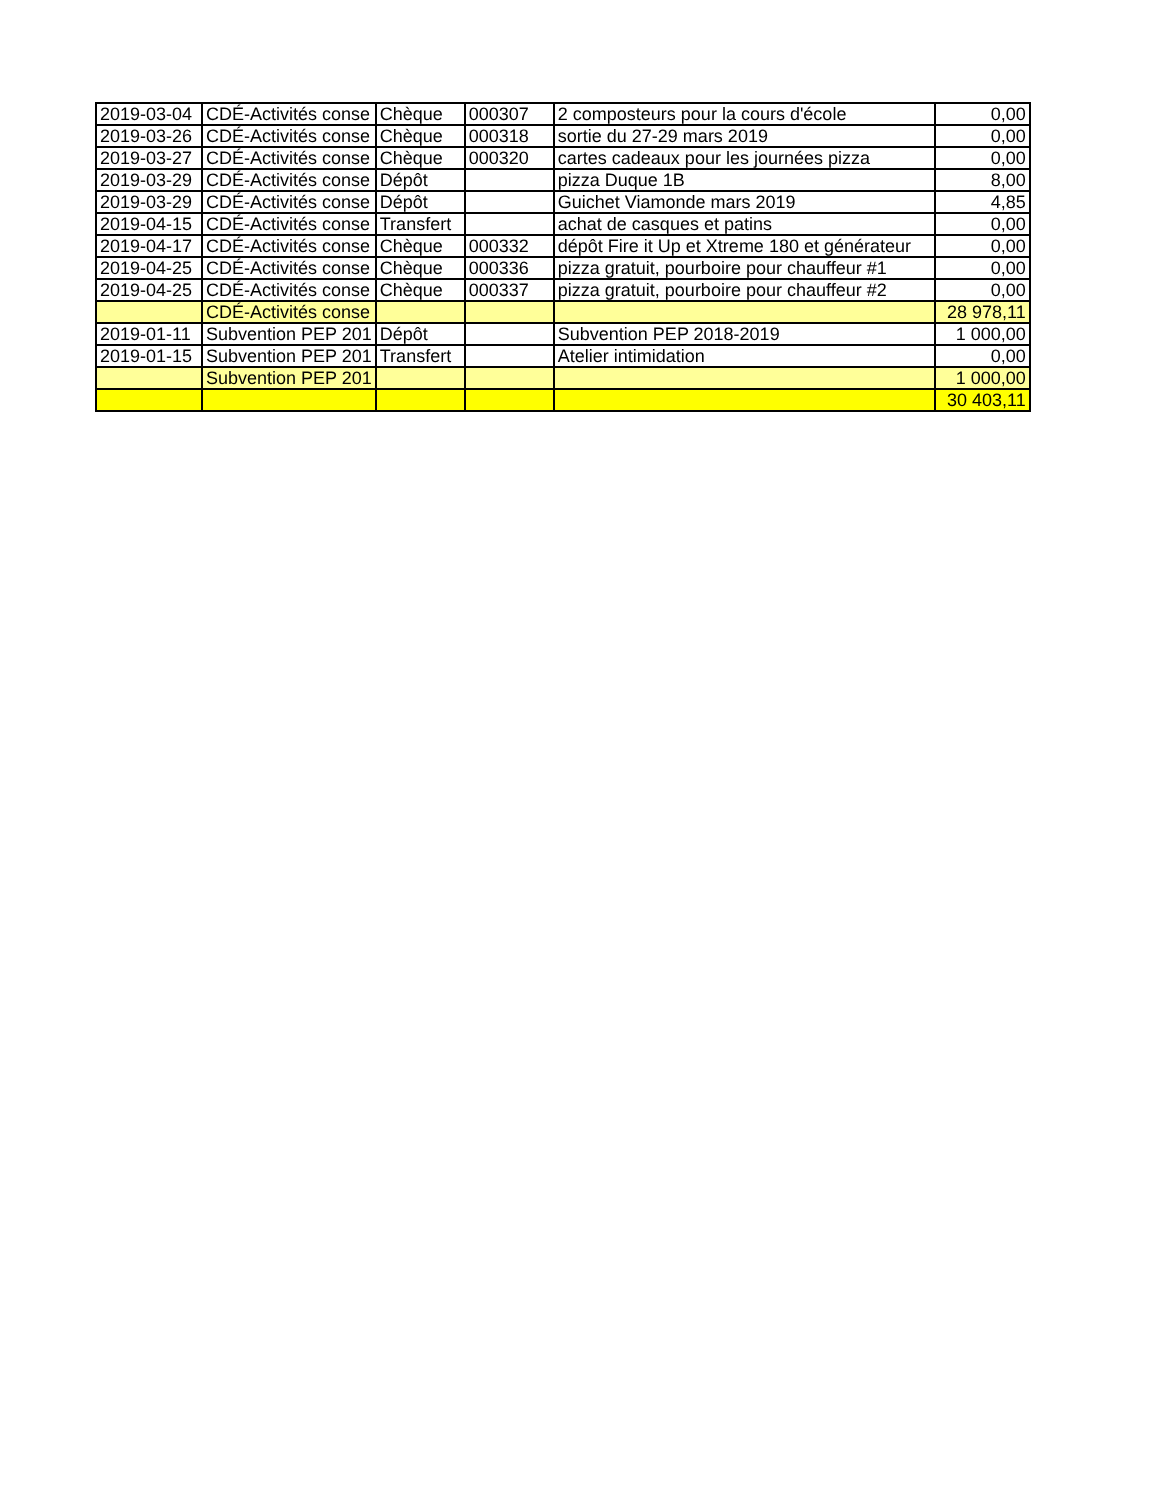| 2019-03-04 | CDÉ-Activités conse | Chèque | 000307 | 2 composteurs pour la cours d'école | 0,00 |
| 2019-03-26 | CDÉ-Activités conse | Chèque | 000318 | sortie du 27-29 mars 2019 | 0,00 |
| 2019-03-27 | CDÉ-Activités conse | Chèque | 000320 | cartes cadeaux pour les journées pizza | 0,00 |
| 2019-03-29 | CDÉ-Activités conse | Dépôt | | pizza Duque 1B | 8,00 |
| 2019-03-29 | CDÉ-Activités conse | Dépôt | | Guichet Viamonde mars 2019 | 4,85 |
| 2019-04-15 | CDÉ-Activités conse | Transfert | | achat de casques et patins | 0,00 |
| 2019-04-17 | CDÉ-Activités conse | Chèque | 000332 | dépôt Fire it Up et Xtreme 180 et générateur | 0,00 |
| 2019-04-25 | CDÉ-Activités conse | Chèque | 000336 | pizza gratuit, pourboire pour chauffeur #1 | 0,00 |
| 2019-04-25 | CDÉ-Activités conse | Chèque | 000337 | pizza gratuit, pourboire pour chauffeur #2 | 0,00 |
| | CDÉ-Activités conse | | | | 28 978,11 |
| 2019-01-11 | Subvention PEP 201 | Dépôt | | Subvention PEP 2018-2019 | 1 000,00 |
| 2019-01-15 | Subvention PEP 201 | Transfert | | Atelier intimidation | 0,00 |
| | Subvention PEP 201 | | | | 1 000,00 |
| | | | | | 30 403,11 |